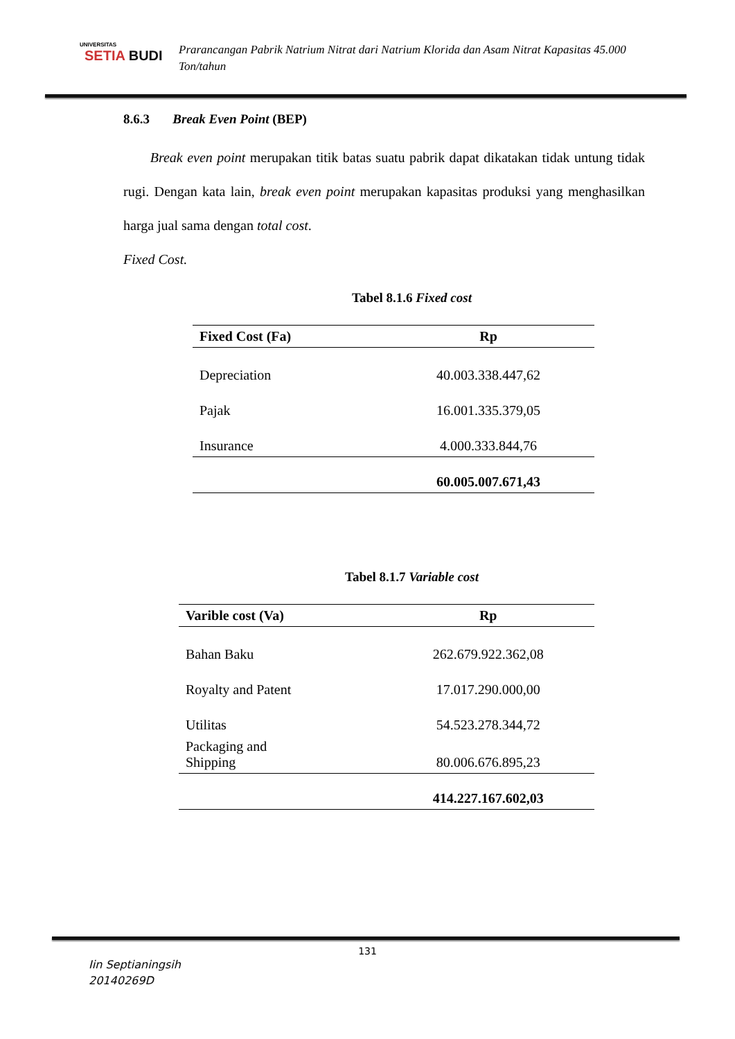UNIVERSITAS
SETIA BUDI
Prarancangan Pabrik Natrium Nitrat dari Natrium Klorida dan Asam Nitrat Kapasitas 45.000 Ton/tahun
8.6.3 Break Even Point (BEP)
Break even point merupakan titik batas suatu pabrik dapat dikatakan tidak untung tidak rugi. Dengan kata lain, break even point merupakan kapasitas produksi yang menghasilkan harga jual sama dengan total cost.
Fixed Cost.
Tabel 8.1.6 Fixed cost
| Fixed Cost (Fa) | Rp |
| --- | --- |
| Depreciation | 40.003.338.447,62 |
| Pajak | 16.001.335.379,05 |
| Insurance | 4.000.333.844,76 |
| | 60.005.007.671,43 |
Tabel 8.1.7 Variable cost
| Varible cost (Va) | Rp |
| --- | --- |
| Bahan Baku | 262.679.922.362,08 |
| Royalty and Patent | 17.017.290.000,00 |
| Utilitas | 54.523.278.344,72 |
| Packaging and Shipping | 80.006.676.895,23 |
| | 414.227.167.602,03 |
131
Iin Septianingsih
20140269D